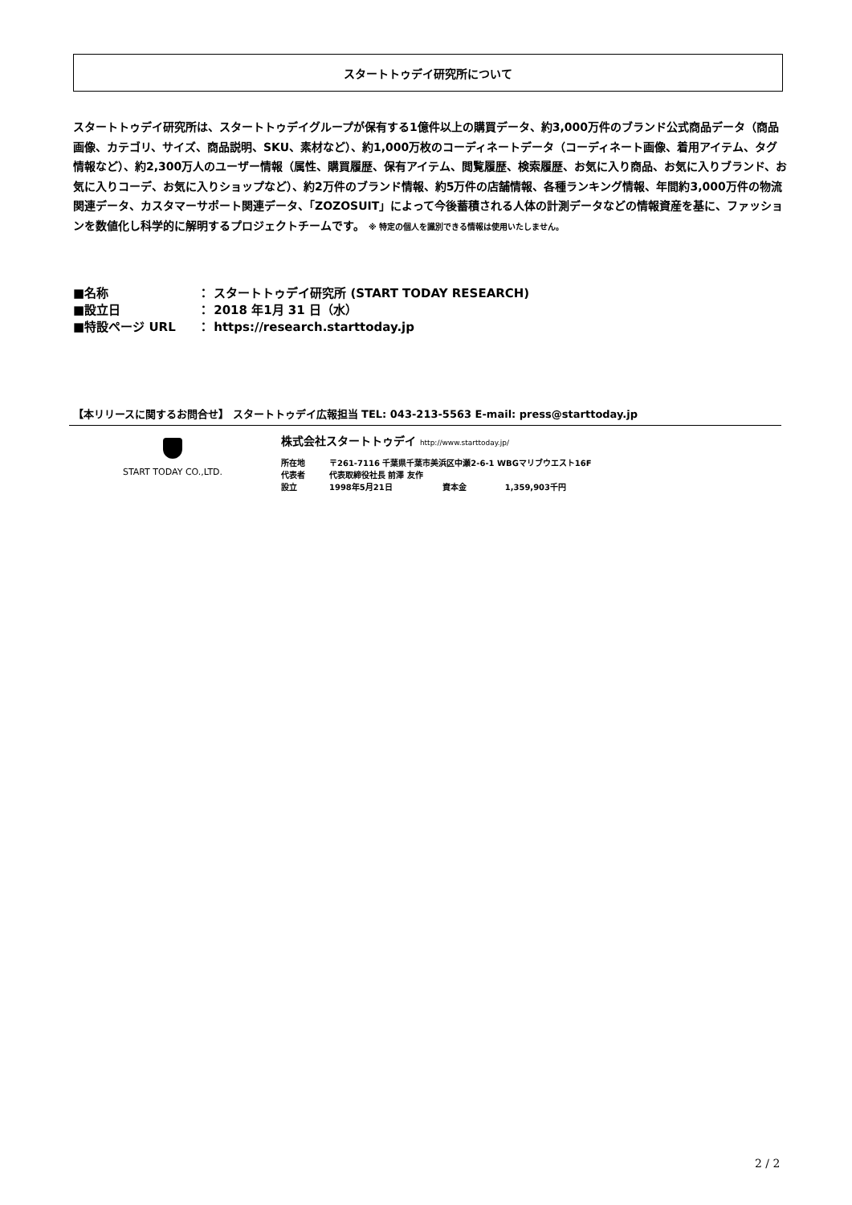スタートトゥデイ研究所について
スタートトゥデイ研究所は、スタートトゥデイグループが保有する1億件以上の購買データ、約3,000万件のブランド公式商品データ（商品画像、カテゴリ、サイズ、商品説明、SKU、素材など）、約1,000万枚のコーディネートデータ（コーディネート画像、着用アイテム、タグ情報など）、約2,300万人のユーザー情報（属性、購買履歴、保有アイテム、閲覧履歴、検索履歴、お気に入り商品、お気に入りブランド、お気に入りコーデ、お気に入りショップなど）、約2万件のブランド情報、約5万件の店舗情報、各種ランキング情報、年間約3,000万件の物流関連データ、カスタマーサポート関連データ、「ZOZOSUIT」によって今後蓄積される人体の計測データなどの情報資産を基に、ファッションを数値化し科学的に解明するプロジェクトチームです。 ※ 特定の個人を識別できる情報は使用いたしません。
| ■名称 | ： スタートトゥデイ研究所 (START TODAY RESEARCH) |
| ■設立日 | ： 2018 年1月 31 日（水） |
| ■特設ページ URL | ： https://research.starttoday.jp |
【本リリースに関するお問合せ】 スタートトゥデイ広報担当 TEL: 043-213-5563 E-mail: press@starttoday.jp
START TODAY CO.,LTD.
株式会社スタートトゥデイ http://www.starttoday.jp/
| 所在地 | 〒261-7116 千葉県千葉市美浜区中瀬2-6-1 WBGマリブウエスト16F | | |
| 代表者 | 代表取締役社長 前澤 友作 | | |
| 設立 | 1998年5月21日 | 資本金 | 1,359,903千円 |
2 / 2